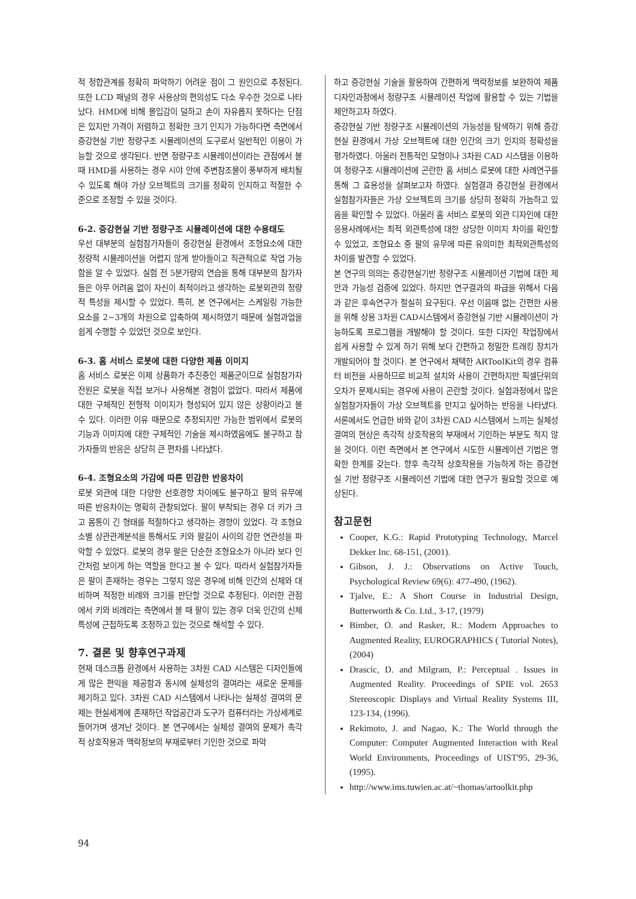적 정합관계를 정확히 파악하기 어려운 점이 그 원인으로 추정된다. 또한 LCD 패널의 경우 사용상의 편의성도 다소 우수한 것으로 나타났다. HMD에 비해 몰입감이 덜하고 손이 자유롭지 못하다는 단점은 있지만 가격이 저렴하고 정확한 크기 인지가 가능하다면 측면에서 증강현실 기반 정량구조 시뮬레이션의 도구로서 일반적인 이용이 가능할 것으로 생각된다. 반면 정량구조 시뮬레이션이라는 관점에서 볼 때 HMD를 사용하는 경우 시야 안에 주변참조물이 풍부하게 배치될 수 있도록 해야 가상 오브젝트의 크기를 정확히 인지하고 적절한 수준으로 조정할 수 있을 것이다.
6-2. 증강현실 기반 정량구조 시뮬레이션에 대한 수용태도
우선 대부분의 실험참가자들이 증강현실 환경에서 조형요소에 대한 정량적 시뮬레이션을 어렵지 않게 받아들이고 직관적으로 작업 가능함을 알 수 있었다. 실험 전 5분가량의 연습을 통해 대부분의 참가자들은 아무 어려움 없이 자신이 최적이라고 생각하는 로봇외관의 정량적 특성을 제시할 수 있었다. 특히, 본 연구에서는 스케일링 가능한 요소를 2~3개의 차원으로 압축하여 제시하였기 때문에 실험과업을 쉽게 수행할 수 있었던 것으로 보인다.
6-3. 홈 서비스 로봇에 대한 다양한 제품 이미지
홈 서비스 로봇은 이제 상품화가 추진중인 제품군이므로 실험참가자 전원은 로봇을 직접 보거나 사용해본 경험이 없었다. 따라서 제품에 대한 구체적인 전형적 이미지가 형성되어 있지 않은 상황이라고 볼 수 있다. 이러한 이유 때문으로 추정되지만 가능한 범위에서 로봇의 기능과 이미지에 대한 구체적인 기술을 제시하였음에도 불구하고 참가자들의 반응은 상당히 큰 편차를 나타냈다.
6-4. 조형요소의 가감에 따른 민감한 반응차이
로봇 외관에 대한 다양한 선호경향 차이에도 불구하고 팔의 유무에 따른 반응차이는 명확히 관찰되었다. 팔이 부착되는 경우 더 키가 크고 몸통이 긴 형태를 적절하다고 생각하는 경향이 있었다. 각 조형요소별 상관관계분석을 통해서도 키와 팔길이 사이의 강한 연관성을 파악할 수 있었다. 로봇의 경우 팔은 단순한 조형요소가 아니라 보다 인간처럼 보이게 하는 역할을 한다고 볼 수 있다. 따라서 실험참가자들은 팔이 존재하는 경우는 그렇지 않은 경우에 비해 인간의 신체와 대비하며 적정한 비례와 크기를 판단할 것으로 추정된다. 이러한 관점에서 키와 비례라는 측면에서 볼 때 팔이 있는 경우 더욱 인간의 신체특성에 근접하도록 조정하고 있는 것으로 해석할 수 있다.
7. 결론 및 향후연구과제
현재 데스크톱 환경에서 사용하는 3차원 CAD 시스템은 디자인들에게 많은 편익을 제공함과 동시에 실체성의 결여라는 새로운 문제를 제기하고 있다. 3차원 CAD 시스템에서 나타나는 실체성 결여의 문제는 현실세계에 존재하던 작업공간과 도구가 컴퓨터라는 가상세계로 들어가며 생겨난 것이다. 본 연구에서는 실체성 결여의 문제가 촉각적 상호작용과 맥락정보의 부재로부터 기인한 것으로 파악
하고 증강현실 기술을 활용하여 간편하게 맥락정보를 보완하여 제품디자인과정에서 정량구조 시뮬레이션 작업에 활용할 수 있는 기법을 제안하고자 하였다.
증강현실 기반 정량구조 시뮬레이션의 가능성을 탐색하기 위해 증강현실 환경에서 가상 오브젝트에 대한 인간의 크기 인지의 정확성을 평가하였다. 아울러 전통적인 모형이나 3차원 CAD 시스템을 이용하여 정량구조 시뮬레이션에 곤란한 홈 서비스 로봇에 대한 사례연구를 통해 그 효용성을 살펴보고자 하였다. 실험결과 증강현실 환경에서 실험참가자들은 가상 오브젝트의 크기를 상당히 정확히 가늠하고 있음을 확인할 수 있었다. 아울러 홈 서비스 로봇의 외관 디자인에 대한 응용사례에서는 최적 외관특성에 대한 상당한 이미지 차이를 확인할 수 있었고, 조형요소 중 팔의 유무에 따른 유의미한 최적외관특성의 차이를 발견할 수 있었다.
본 연구의 의의는 증강현실기반 정량구조 시뮬레이션 기법에 대한 제안과 가능성 검증에 있었다. 하지만 연구결과의 파급을 위해서 다음과 같은 후속연구가 절실히 요구된다. 우선 이음매 없는 간편한 사용을 위해 상용 3차원 CAD시스템에서 증강현실 기반 시뮬레이션이 가능하도록 프로그램을 개발해야 할 것이다. 또한 디자인 작업장에서 쉽게 사용할 수 있게 하기 위해 보다 간편하고 정밀한 트래킹 장치가 개발되어야 할 것이다. 본 연구에서 채택한 ARToolKit의 경우 컴퓨터 비전을 사용하므로 비교적 설치와 사용이 간편하지만 픽셀단위의 오차가 문제시되는 경우에 사용이 곤란할 것이다. 실험과정에서 많은 실험참가자들이 가상 오브젝트를 만지고 싶어하는 반응을 나타냈다. 서론에서도 언급한 바와 같이 3차원 CAD 시스템에서 느끼는 실체성 결여의 현상은 촉각적 상호작용의 부재에서 기인하는 부분도 적지 않을 것이다. 이런 측면에서 본 연구에서 시도한 시뮬레이션 기법은 명확한 한계를 갖는다. 향후 촉각적 상호작용을 가능하게 하는 증강현실 기반 정량구조 시뮬레이션 기법에 대한 연구가 필요할 것으로 예상된다.
참고문헌
Cooper, K.G.: Rapid Prototyping Technology, Marcel Dekker Inc. 68-151, (2001).
Gibson, J. J.: Observations on Active Touch, Psychological Review 69(6): 477-490, (1962).
Tjalve, E.: A Short Course in Industrial Design, Butterworth & Co. Ltd., 3-17, (1979)
Bimber, O. and Rasker, R.: Modern Approaches to Augmented Reality, EUROGRAPHICS ( Tutorial Notes), (2004)
Drascic, D. and Milgram, P.: Perceptual . Issues in Augmented Reality. Proceedings of SPIE vol. 2653 Stereoscopic Displays and Virtual Reality Systems III, 123-134, (1996).
Rekimoto, J. and Nagao, K.: The World through the Computer: Computer Augmented Interaction with Real World Environments, Proceedings of UIST'95, 29-36, (1995).
http://www.ims.tuwien.ac.at/~thomas/artoolkit.php
94